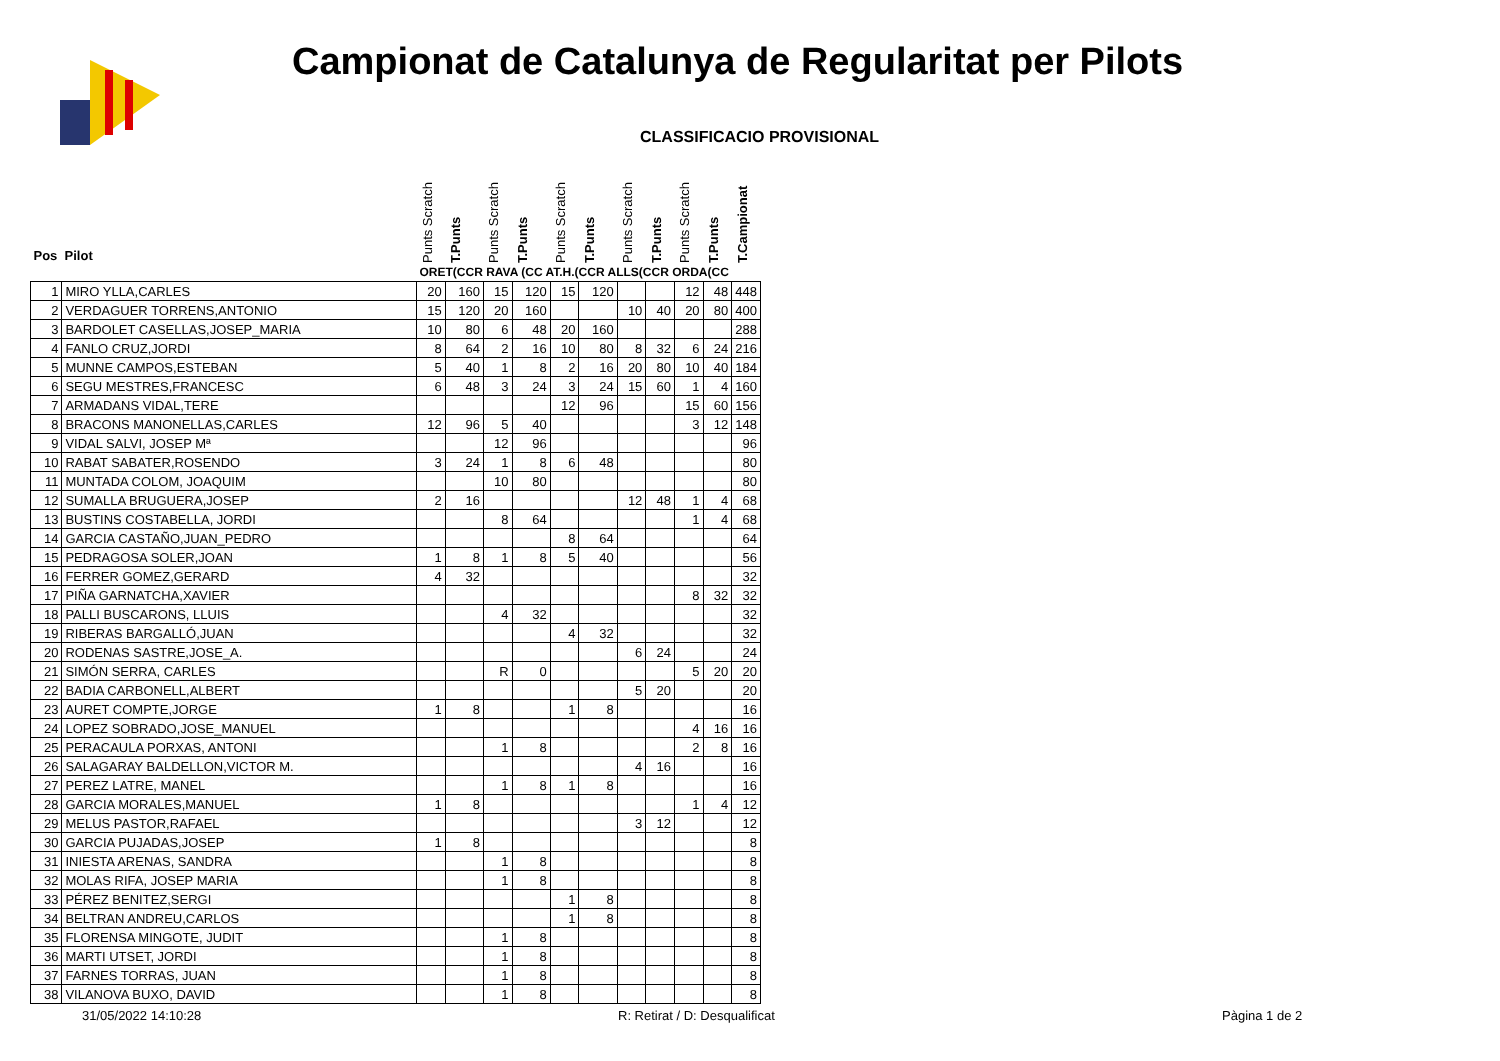Campionat de Catalunya de Regularitat per Pilots
CLASSIFICACIO PROVISIONAL
| Pos Pilot | | Punts Scratch | T.Punts | Punts Scratch | T.Punts | Punts Scratch | T.Punts | Punts Scratch | T.Punts | Punts Scratch | T.Punts | T.Campionat |
| --- | --- | --- | --- | --- | --- | --- | --- | --- | --- | --- | --- | --- |
| | | ORET(CCR RAVA (CC AT.H.(CCR ALLS(CCR ORDA(CC | | | | | | | | | | |
| 1 | MIRO YLLA,CARLES | 20 | 160 | 15 | 120 | 15 | 120 | | | 12 | 48 | 448 |
| 2 | VERDAGUER TORRENS,ANTONIO | 15 | 120 | 20 | 160 | | | 10 | 40 | 20 | 80 | 400 |
| 3 | BARDOLET CASELLAS,JOSEP_MARIA | 10 | 80 | 6 | 48 | 20 | 160 | | | | | 288 |
| 4 | FANLO CRUZ,JORDI | 8 | 64 | 2 | 16 | 10 | 80 | 8 | 32 | 6 | 24 | 216 |
| 5 | MUNNE CAMPOS,ESTEBAN | 5 | 40 | 1 | 8 | 2 | 16 | 20 | 80 | 10 | 40 | 184 |
| 6 | SEGU MESTRES,FRANCESC | 6 | 48 | 3 | 24 | 3 | 24 | 15 | 60 | 1 | 4 | 160 |
| 7 | ARMADANS VIDAL,TERE | | | | | 12 | 96 | | | 15 | 60 | 156 |
| 8 | BRACONS MANONELLAS,CARLES | 12 | 96 | 5 | 40 | | | | | 3 | 12 | 148 |
| 9 | VIDAL SALVI, JOSEP Mª | | | 12 | 96 | | | | | | | 96 |
| 10 | RABAT SABATER,ROSENDO | 3 | 24 | 1 | 8 | 6 | 48 | | | | | 80 |
| 11 | MUNTADA COLOM, JOAQUIM | | | 10 | 80 | | | | | | | 80 |
| 12 | SUMALLA BRUGUERA,JOSEP | 2 | 16 | | | | | 12 | 48 | 1 | 4 | 68 |
| 13 | BUSTINS COSTABELLA, JORDI | | | 8 | 64 | | | | | 1 | 4 | 68 |
| 14 | GARCIA CASTAÑO,JUAN_PEDRO | | | | | 8 | 64 | | | | | 64 |
| 15 | PEDRAGOSA SOLER,JOAN | 1 | 8 | 1 | 8 | 5 | 40 | | | | | 56 |
| 16 | FERRER GOMEZ,GERARD | 4 | 32 | | | | | | | | | 32 |
| 17 | PIÑA GARNATCHA,XAVIER | | | | | | | | | 8 | 32 | 32 |
| 18 | PALLI BUSCARONS, LLUIS | | | 4 | 32 | | | | | | | 32 |
| 19 | RIBERAS BARGALLÓ,JUAN | | | | | 4 | 32 | | | | | 32 |
| 20 | RODENAS SASTRE,JOSE_A. | | | | | | | 6 | 24 | | | 24 |
| 21 | SIMÓN SERRA, CARLES | | | R | 0 | | | | | 5 | 20 | 20 |
| 22 | BADIA CARBONELL,ALBERT | | | | | | | 5 | 20 | | | 20 |
| 23 | AURET COMPTE,JORGE | 1 | 8 | | | 1 | 8 | | | | | 16 |
| 24 | LOPEZ SOBRADO,JOSE_MANUEL | | | | | | | | | 4 | 16 | 16 |
| 25 | PERACAULA PORXAS, ANTONI | | | 1 | 8 | | | | | 2 | 8 | 16 |
| 26 | SALAGARAY BALDELLON,VICTOR M. | | | | | | | 4 | 16 | | | 16 |
| 27 | PEREZ LATRE, MANEL | | | 1 | 8 | 1 | 8 | | | | | 16 |
| 28 | GARCIA MORALES,MANUEL | 1 | 8 | | | | | | | 1 | 4 | 12 |
| 29 | MELUS PASTOR,RAFAEL | | | | | | | 3 | 12 | | | 12 |
| 30 | GARCIA PUJADAS,JOSEP | 1 | 8 | | | | | | | | | 8 |
| 31 | INIESTA ARENAS, SANDRA | | | 1 | 8 | | | | | | | 8 |
| 32 | MOLAS RIFA, JOSEP MARIA | | | 1 | 8 | | | | | | | 8 |
| 33 | PÉREZ BENITEZ,SERGI | | | | | 1 | 8 | | | | | 8 |
| 34 | BELTRAN ANDREU,CARLOS | | | | | 1 | 8 | | | | | 8 |
| 35 | FLORENSA MINGOTE, JUDIT | | | 1 | 8 | | | | | | | 8 |
| 36 | MARTI UTSET, JORDI | | | 1 | 8 | | | | | | | 8 |
| 37 | FARNES TORRAS, JUAN | | | 1 | 8 | | | | | | | 8 |
| 38 | VILANOVA BUXO, DAVID | | | 1 | 8 | | | | | | | 8 |
31/05/2022 14:10:28 R: Retirat / D: Desqualificat Pàgina 1 de 2